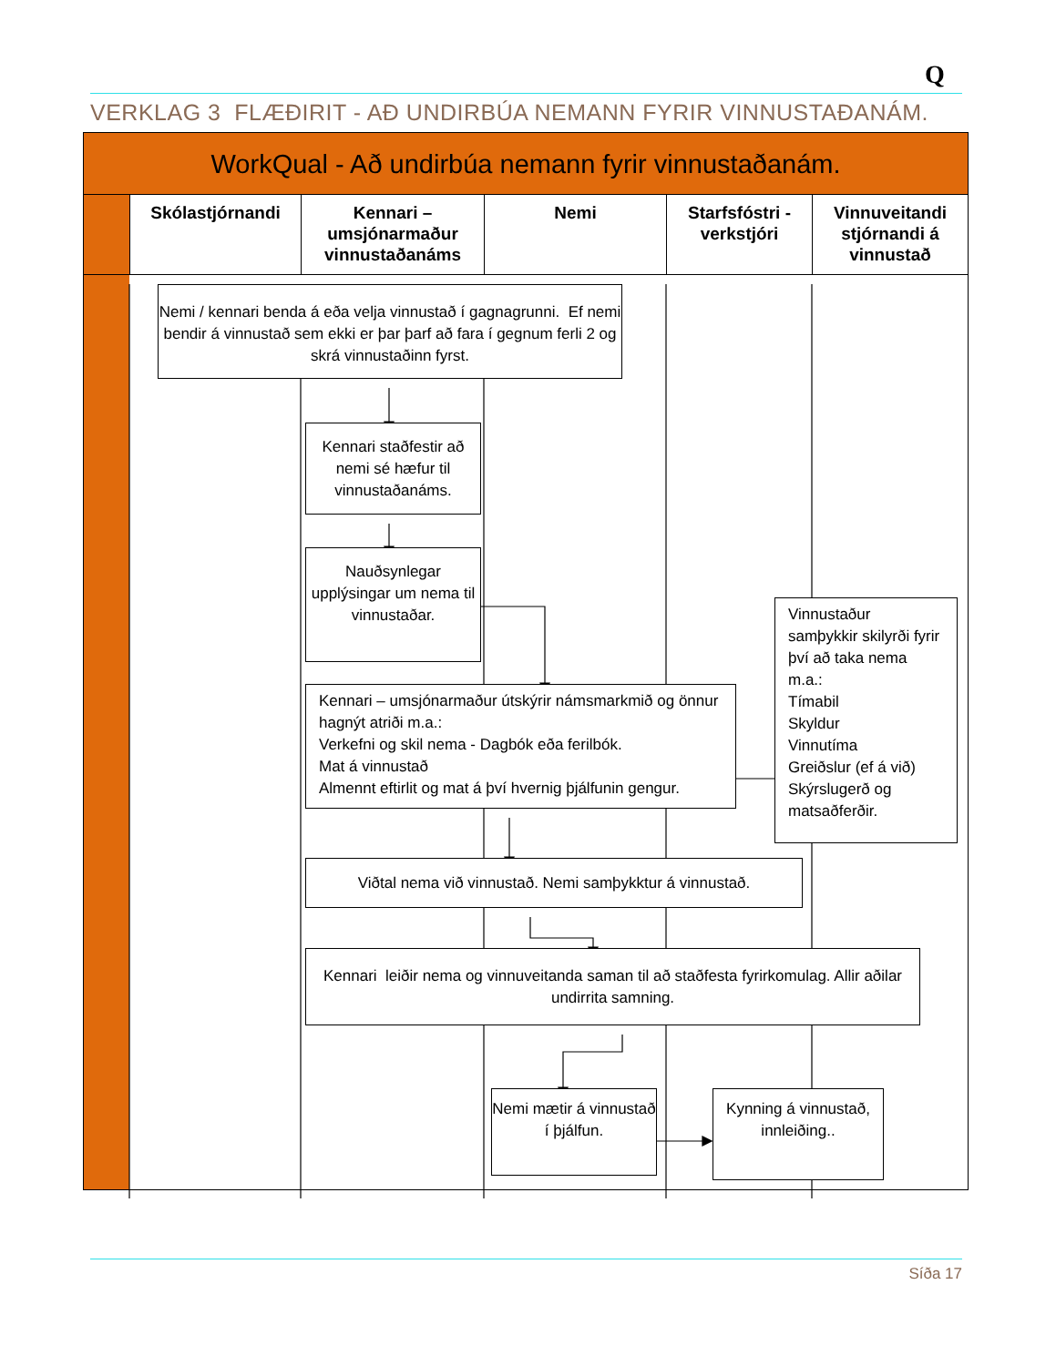Q
VERKLAG 3 FLÆÐIRIT - AÐ UNDIRBÚA NEMANN FYRIR VINNUSTAÐANÁM.
WorkQual - Að undirbúa nemann fyrir vinnustaðanám.
Skólastjórnandi Kennari – umsjónarmaður vinnustaðanáms
Nemi Starfsfóstri - verkstjóri
Vinnuveitandi stjórnandi á vinnustað
Nemi / kennari benda á eða velja vinnustað í gagnagrunni. Ef nemi bendir á vinnustað sem ekki er þar þarf að fara í gegnum ferli 2 og skrá vinnustaðinn fyrst.
Kennari staðfestir að nemi sé hæfur til vinnustaðanáms.
Nauðsynlegar upplýsingar um nema til vinnustaðar.
Kennari – umsjónarmaður útskýrir námsmarkmið og önnur hagnýt atriði m.a.:
Verkefni og skil nema - Dagbók eða ferilbók.
Mat á vinnustað
Almennt eftirlit og mat á því hvernig þjálfunin gengur.
Vinnustaður samþykkir skilyrði fyrir því að taka nema m.a.:
Tímabil
Skyldur
Vinnutíma
Greiðslur (ef á við)
Skýrslugerð og matsaðferðir.
Viðtal nema við vinnustað. Nemi samþykktur á vinnustað.
Kennari leiðir nema og vinnuveitanda saman til að staðfesta fyrirkomulag. Allir aðilar undirrita samning.
Nemi mætir á vinnustað í þjálfun.
Kynning á vinnustað, innleiðing..
Síða 17